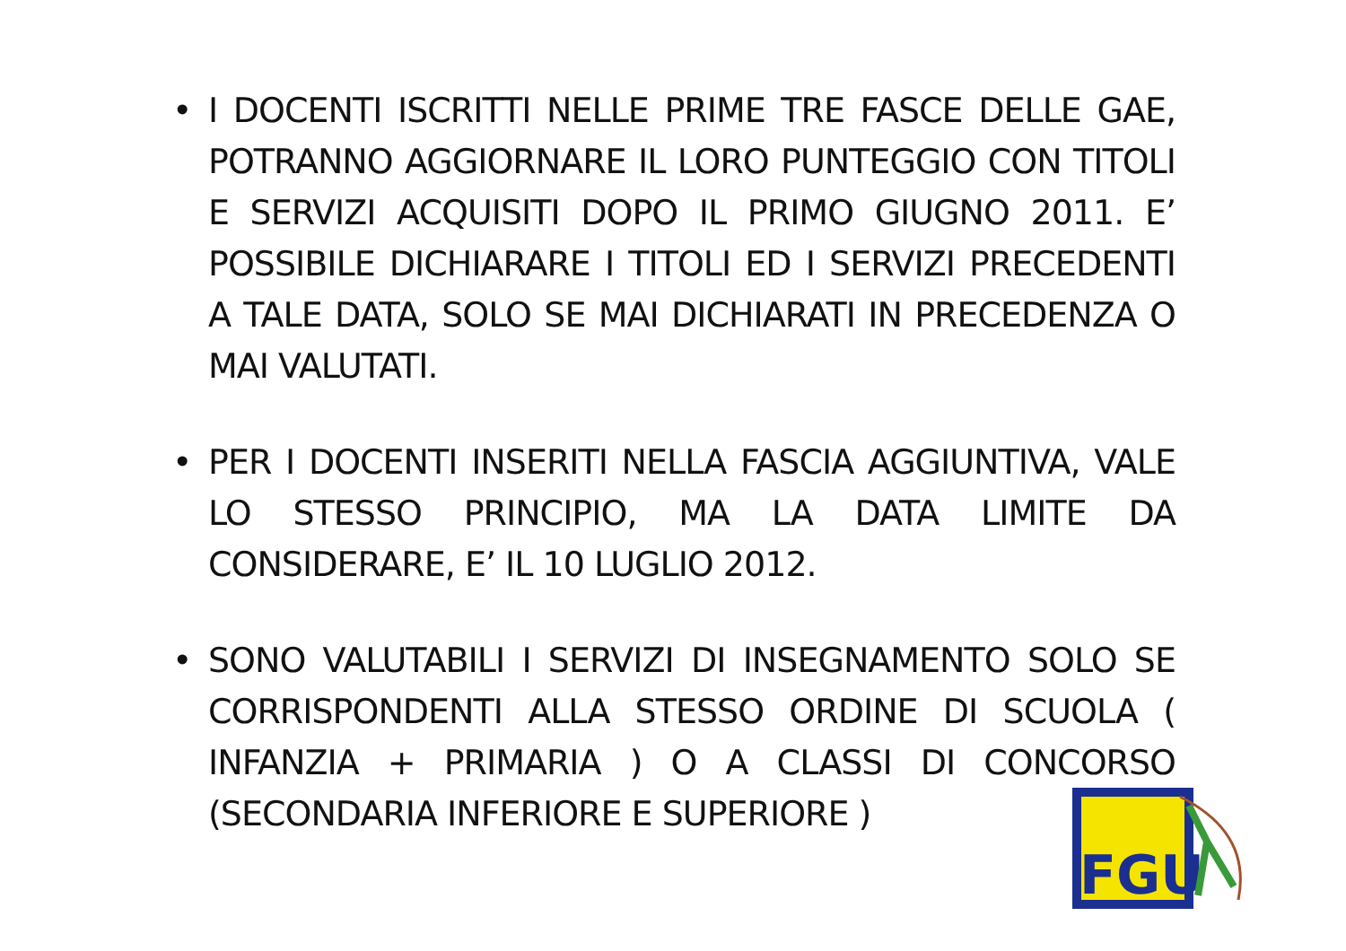• I DOCENTI ISCRITTI NELLE PRIME TRE FASCE DELLE GAE, POTRANNO AGGIORNARE IL LORO PUNTEGGIO CON TITOLI E SERVIZI ACQUISITI DOPO IL PRIMO GIUGNO 2011. E’ POSSIBILE DICHIARARE I TITOLI ED I SERVIZI PRECEDENTI A TALE DATA, SOLO SE MAI DICHIARATI IN PRECEDENZA O MAI VALUTATI.
• PER I DOCENTI INSERITI NELLA FASCIA AGGIUNTIVA, VALE LO STESSO PRINCIPIO, MA LA DATA LIMITE DA CONSIDERARE, E’ IL 10 LUGLIO 2012.
• SONO VALUTABILI I SERVIZI DI INSEGNAMENTO SOLO SE CORRISPONDENTI ALLA STESSO ORDINE DI SCUOLA ( INFANZIA + PRIMARIA ) O A CLASSI DI CONCORSO (SECONDARIA INFERIORE E SUPERIORE )
FGU